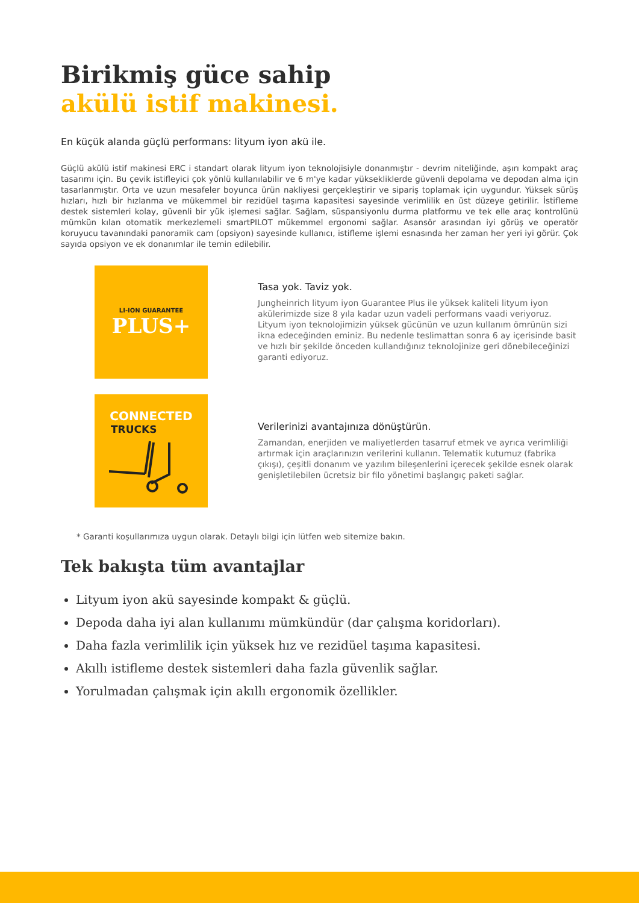Birikmiş güce sahip
akülü istif makinesi.
En küçük alanda güçlü performans: lityum iyon akü ile.
Güçlü akülü istif makinesi ERC i standart olarak lityum iyon teknolojisiyle donanmıştır - devrim niteliğinde, aşırı kompakt araç tasarımı için. Bu çevik istifleyici çok yönlü kullanılabilir ve 6 m'ye kadar yüksekliklerde güvenli depolama ve depodan alma için tasarlanmıştır. Orta ve uzun mesafeler boyunca ürün nakliyesi gerçekleştirir ve sipariş toplamak için uygundur. Yüksek sürüş hızları, hızlı bir hızlanma ve mükemmel bir rezidüel taşıma kapasitesi sayesinde verimlilik en üst düzeye getirilir. İstifleme destek sistemleri kolay, güvenli bir yük işlemesi sağlar. Sağlam, süspansiyonlu durma platformu ve tek elle araç kontrolünü mümkün kılan otomatik merkezlemeli smartPILOT mükemmel ergonomi sağlar. Asansör arasından iyi görüş ve operatör koruyucu tavanındaki panoramik cam (opsiyon) sayesinde kullanıcı, istifleme işlemi esnasında her zaman her yeri iyi görür. Çok sayıda opsiyon ve ek donanımlar ile temin edilebilir.
LI-ION GUARANTEE
PLUS+
Tasa yok. Taviz yok.
Jungheinrich lityum iyon Guarantee Plus ile yüksek kaliteli lityum iyon akülerimizde size 8 yıla kadar uzun vadeli performans vaadi veriyoruz. Lityum iyon teknolojimizin yüksek gücünün ve uzun kullanım ömrünün sizi ikna edeceğinden eminiz. Bu nedenle teslimattan sonra 6 ay içerisinde basit ve hızlı bir şekilde önceden kullandığınız teknolojinize geri dönebileceğinizi garanti ediyoruz.
CONNECTED
TRUCKS
Verilerinizi avantajınıza dönüştürün.
Zamandan, enerjiden ve maliyetlerden tasarruf etmek ve ayrıca verimliliği artırmak için araçlarınızın verilerini kullanın. Telematik kutumuz (fabrika çıkışı), çeşitli donanım ve yazılım bileşenlerini içerecek şekilde esnek olarak genişletilebilen ücretsiz bir filo yönetimi başlangıç paketi sağlar.
* Garanti koşullarımıza uygun olarak. Detaylı bilgi için lütfen web sitemize bakın.
Tek bakışta tüm avantajlar
Lityum iyon akü sayesinde kompakt & güçlü.
Depoda daha iyi alan kullanımı mümkündür (dar çalışma koridorları).
Daha fazla verimlilik için yüksek hız ve rezidüel taşıma kapasitesi.
Akıllı istifleme destek sistemleri daha fazla güvenlik sağlar.
Yorulmadan çalışmak için akıllı ergonomik özellikler.